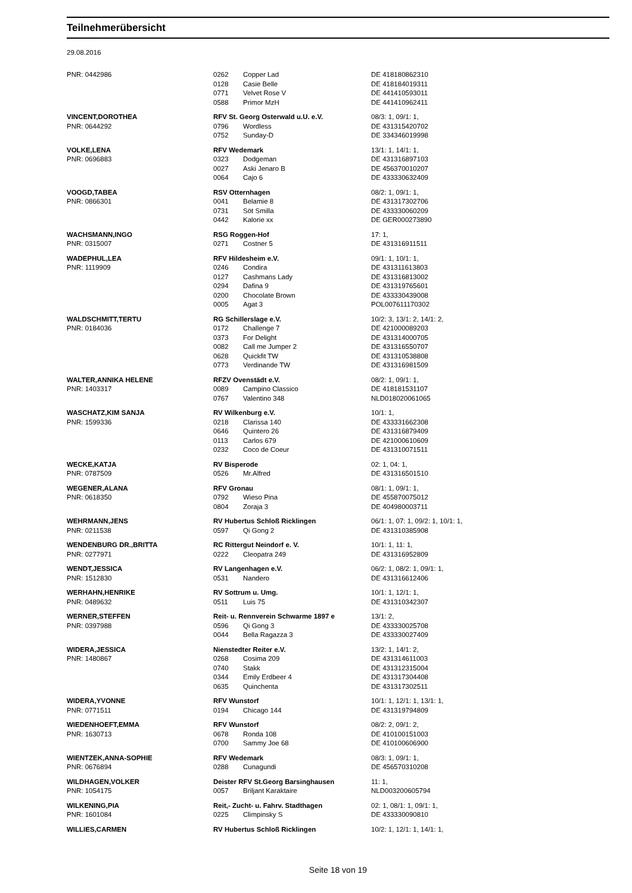Teilnehmerübersicht
29.08.2016
| PNR: 0442986 | 0262 | Copper Lad | DE 418180862310 |
| | 0128 | Casie Belle | DE 418184019311 |
| | 0771 | Velvet Rose V | DE 441410593011 |
| | 0588 | Primor MzH | DE 441410962411 |
| VINCENT,DOROTHEA | RFV St. Georg Osterwald u.U. e.V. | | 08/3: 1, 09/1: 1, |
| PNR: 0644292 | 0796 | Wordless | DE 431315420702 |
| | 0752 | Sunday-D | DE 334346019998 |
| VOLKE,LENA | RFV Wedemark | | 13/1: 1, 14/1: 1, |
| PNR: 0696883 | 0323 | Dodgeman | DE 431316897103 |
| | 0027 | Aski Jenaro B | DE 456370010207 |
| | 0064 | Cajo 6 | DE 433330632409 |
| VOOGD,TABEA | RSV Otternhagen | | 08/2: 1, 09/1: 1, |
| PNR: 0866301 | 0041 | Belamie 8 | DE 431317302706 |
| | 0731 | Söt Smilla | DE 433330060209 |
| | 0442 | Kalorie xx | DE GER000273890 |
| WACHSMANN,INGO | RSG Roggen-Hof | | 17: 1, |
| PNR: 0315007 | 0271 | Costner 5 | DE 431316911511 |
| WADEPHUL,LEA | RFV Hildesheim e.V. | | 09/1: 1, 10/1: 1, |
| PNR: 1119909 | 0246 | Condira | DE 431311613803 |
| | 0127 | Cashmans Lady | DE 431316813002 |
| | 0294 | Dafina 9 | DE 431319765601 |
| | 0200 | Chocolate Brown | DE 433330439008 |
| | 0005 | Agat 3 | POL007611170302 |
| WALDSCHMITT,TERTU | RG Schillerslage e.V. | | 10/2: 3, 13/1: 2, 14/1: 2, |
| PNR: 0184036 | 0172 | Challenge 7 | DE 421000089203 |
| | 0373 | For Delight | DE 431314000705 |
| | 0082 | Call me Jumper 2 | DE 431316550707 |
| | 0628 | Quickfit TW | DE 431310538808 |
| | 0773 | Verdinande TW | DE 431316981509 |
| WALTER,ANNIKA HELENE | RFZV Ovenstädt e.V. | | 08/2: 1, 09/1: 1, |
| PNR: 1403317 | 0089 | Campino Classico | DE 418181531107 |
| | 0767 | Valentino 348 | NLD018020061065 |
| WASCHATZ,KIM SANJA | RV Wilkenburg e.V. | | 10/1: 1, |
| PNR: 1599336 | 0218 | Clarissa 140 | DE 433331662308 |
| | 0646 | Quintero 26 | DE 431316879409 |
| | 0113 | Carlos 679 | DE 421000610609 |
| | 0232 | Coco de Coeur | DE 431310071511 |
| WECKE,KATJA | RV Bisperode | | 02: 1, 04: 1, |
| PNR: 0787509 | 0526 | Mr.Alfred | DE 431316501510 |
| WEGENER,ALANA | RFV Gronau | | 08/1: 1, 09/1: 1, |
| PNR: 0618350 | 0792 | Wieso Pina | DE 455870075012 |
| | 0804 | Zoraja 3 | DE 404980003711 |
| WEHRMANN,JENS | RV Hubertus Schloß Ricklingen | | 06/1: 1, 07: 1, 09/2: 1, 10/1: 1, |
| PNR: 0211538 | 0597 | Qi Gong 2 | DE 431310385908 |
| WENDENBURG DR.,BRITTA | RC Rittergut Neindorf e. V. | | 10/1: 1, 11: 1, |
| PNR: 0277971 | 0222 | Cleopatra 249 | DE 431316952809 |
| WENDT,JESSICA | RV Langenhagen e.V. | | 06/2: 1, 08/2: 1, 09/1: 1, |
| PNR: 1512830 | 0531 | Nandero | DE 431316612406 |
| WERHAHN,HENRIKE | RV Sottrum u. Umg. | | 10/1: 1, 12/1: 1, |
| PNR: 0489632 | 0511 | Luis 75 | DE 431310342307 |
| WERNER,STEFFEN | Reit- u. Rennverein Schwarme 1897 e | | 13/1: 2, |
| PNR: 0397988 | 0596 | Qi Gong 3 | DE 433330025708 |
| | 0044 | Bella Ragazza 3 | DE 433330027409 |
| WIDERA,JESSICA | Nienstedter Reiter e.V. | | 13/2: 1, 14/1: 2, |
| PNR: 1480867 | 0268 | Cosima 209 | DE 431314611003 |
| | 0740 | Stakk | DE 431312315004 |
| | 0344 | Emily Erdbeer 4 | DE 431317304408 |
| | 0635 | Quinchenta | DE 431317302511 |
| WIDERA,YVONNE | RFV Wunstorf | | 10/1: 1, 12/1: 1, 13/1: 1, |
| PNR: 0771511 | 0194 | Chicago 144 | DE 431319794809 |
| WIEDENHOEFT,EMMA | RFV Wunstorf | | 08/2: 2, 09/1: 2, |
| PNR: 1630713 | 0678 | Ronda 108 | DE 410100151003 |
| | 0700 | Sammy Joe 68 | DE 410100606900 |
| WIENTZEK,ANNA-SOPHIE | RFV Wedemark | | 08/3: 1, 09/1: 1, |
| PNR: 0676894 | 0288 | Cunagundi | DE 456570310208 |
| WILDHAGEN,VOLKER | Deister RFV St.Georg Barsinghausen | | 11: 1, |
| PNR: 1054175 | 0057 | Briljant Karaktaire | NLD003200605794 |
| WILKENING,PIA | Reit,- Zucht- u. Fahrv. Stadthagen | | 02: 1, 08/1: 1, 09/1: 1, |
| PNR: 1601084 | 0225 | Climpinsky S | DE 433330090810 |
| WILLIES,CARMEN | RV Hubertus Schloß Ricklingen | | 10/2: 1, 12/1: 1, 14/1: 1, |
Seite 18 von 19